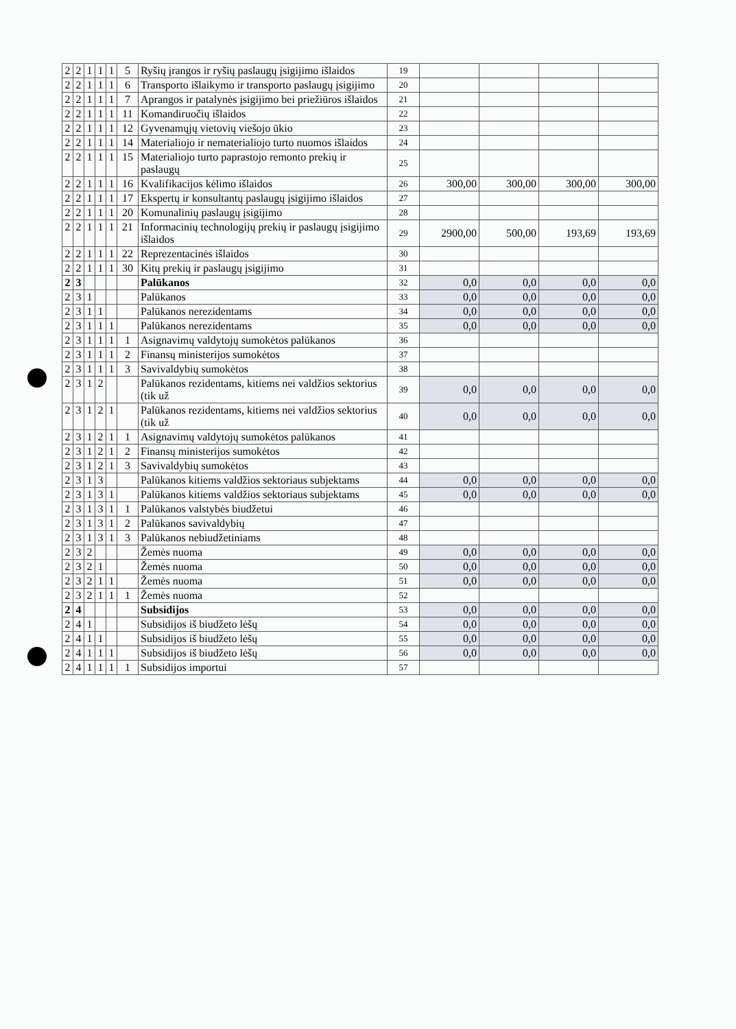| 2 | 2 | 1 | 1 | 1 | 5 | Ryšių įrangos ir ryšių paslaugų įsigijimo išlaidos | 19 | | | | |
| 2 | 2 | 1 | 1 | 1 | 6 | Transporto išlaikymo ir transporto paslaugų įsigijimo | 20 | | | | |
| 2 | 2 | 1 | 1 | 1 | 7 | Aprangos ir patalynės įsigijimo bei priežiūros išlaidos | 21 | | | | |
| 2 | 2 | 1 | 1 | 1 | 11 | Komandiruočių išlaidos | 22 | | | | |
| 2 | 2 | 1 | 1 | 1 | 12 | Gyvenamųjų vietovių viešojo ūkio | 23 | | | | |
| 2 | 2 | 1 | 1 | 1 | 14 | Materialiojo ir nematerialiojo turto nuomos išlaidos | 24 | | | | |
| 2 | 2 | 1 | 1 | 1 | 15 | Materialiojo turto paprastojo remonto prekių ir paslaugų | 25 | | | | |
| 2 | 2 | 1 | 1 | 1 | 16 | Kvalifikacijos kėlimo išlaidos | 26 | 300,00 | 300,00 | 300,00 | 300,00 |
| 2 | 2 | 1 | 1 | 1 | 17 | Ekspertų ir konsultantų paslaugų įsigijimo išlaidos | 27 | | | | |
| 2 | 2 | 1 | 1 | 1 | 20 | Komunalinių paslaugų įsigijimo | 28 | | | | |
| 2 | 2 | 1 | 1 | 1 | 21 | Informacinių technologijų prekių ir paslaugų įsigijimo išlaidos | 29 | 2900,00 | 500,00 | 193,69 | 193,69 |
| 2 | 2 | 1 | 1 | 1 | 22 | Reprezentacinės išlaidos | 30 | | | | |
| 2 | 2 | 1 | 1 | 1 | 30 | Kitų prekių ir paslaugų įsigijimo | 31 | | | | |
| 2 | 3 | | | | | Palūkanos | 32 | 0,0 | 0,0 | 0,0 | 0,0 |
| 2 | 3 | 1 | | | | Palūkanos | 33 | 0,0 | 0,0 | 0,0 | 0,0 |
| 2 | 3 | 1 | 1 | | | Palūkanos nerezidentams | 34 | 0,0 | 0,0 | 0,0 | 0,0 |
| 2 | 3 | 1 | 1 | 1 | | Palūkanos nerezidentams | 35 | 0,0 | 0,0 | 0,0 | 0,0 |
| 2 | 3 | 1 | 1 | 1 | 1 | Asignavimų valdytojų sumokėtos palūkanos | 36 | | | | |
| 2 | 3 | 1 | 1 | 1 | 2 | Finansų ministerijos sumokėtos | 37 | | | | |
| 2 | 3 | 1 | 1 | 1 | 3 | Savivaldybių sumokėtos | 38 | | | | |
| 2 | 3 | 1 | 2 | | | Palūkanos rezidentams, kitiems nei valdžios sektorius (tik už | 39 | 0,0 | 0,0 | 0,0 | 0,0 |
| 2 | 3 | 1 | 2 | 1 | | Palūkanos rezidentams, kitiems nei valdžios sektorius (tik už | 40 | 0,0 | 0,0 | 0,0 | 0,0 |
| 2 | 3 | 1 | 2 | 1 | 1 | Asignavimų valdytojų sumokėtos palūkanos | 41 | | | | |
| 2 | 3 | 1 | 2 | 1 | 2 | Finansų ministerijos sumokėtos | 42 | | | | |
| 2 | 3 | 1 | 2 | 1 | 3 | Savivaldybių sumokėtos | 43 | | | | |
| 2 | 3 | 1 | 3 | | | Palūkanos kitiems valdžios sektoriaus subjektams | 44 | 0,0 | 0,0 | 0,0 | 0,0 |
| 2 | 3 | 1 | 3 | 1 | | Palūkanos kitiems valdžios sektoriaus subjektams | 45 | 0,0 | 0,0 | 0,0 | 0,0 |
| 2 | 3 | 1 | 3 | 1 | 1 | Palūkanos valstybės biudžetui | 46 | | | | |
| 2 | 3 | 1 | 3 | 1 | 2 | Palūkanos savivaldybių | 47 | | | | |
| 2 | 3 | 1 | 3 | 1 | 3 | Palūkanos nebiudžetiniams | 48 | | | | |
| 2 | 3 | 2 | | | | Žemės nuoma | 49 | 0,0 | 0,0 | 0,0 | 0,0 |
| 2 | 3 | 2 | 1 | | | Žemės nuoma | 50 | 0,0 | 0,0 | 0,0 | 0,0 |
| 2 | 3 | 2 | 1 | 1 | | Žemės nuoma | 51 | 0,0 | 0,0 | 0,0 | 0,0 |
| 2 | 3 | 2 | 1 | 1 | 1 | Žemės nuoma | 52 | | | | |
| 2 | 4 | | | | | Subsidijos | 53 | 0,0 | 0,0 | 0,0 | 0,0 |
| 2 | 4 | 1 | | | | Subsidijos iš biudžeto lėšų | 54 | 0,0 | 0,0 | 0,0 | 0,0 |
| 2 | 4 | 1 | 1 | | | Subsidijos iš biudžeto lėšų | 55 | 0,0 | 0,0 | 0,0 | 0,0 |
| 2 | 4 | 1 | 1 | 1 | | Subsidijos iš biudžeto lėšų | 56 | 0,0 | 0,0 | 0,0 | 0,0 |
| 2 | 4 | 1 | 1 | 1 | 1 | Subsidijos importui | 57 | | | | |